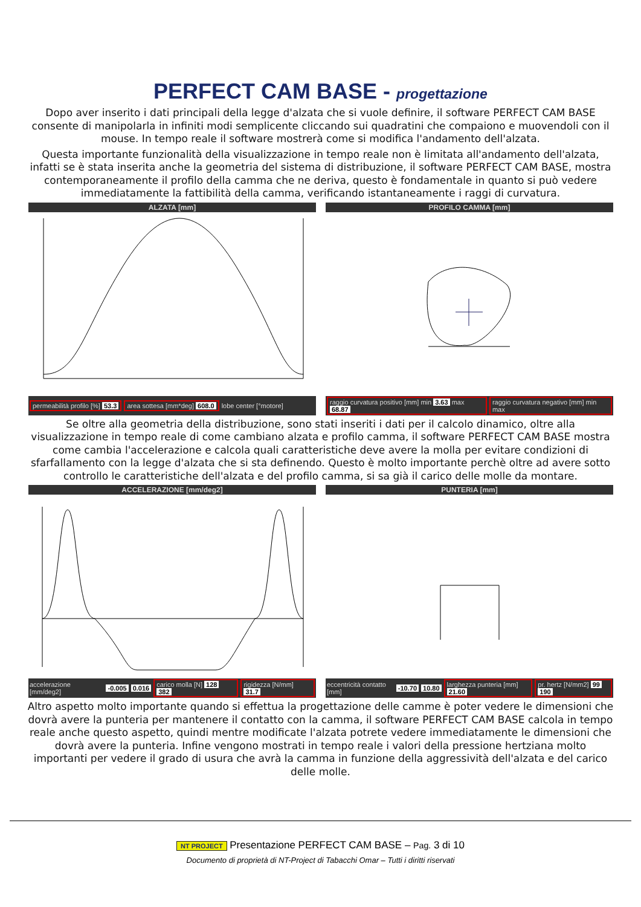PERFECT CAM BASE - progettazione
Dopo aver inserito i dati principali della legge d'alzata che si vuole definire, il software PERFECT CAM BASE consente di manipolarla in infiniti modi semplicente cliccando sui quadratini che compaiono e muovendoli con il mouse. In tempo reale il software mostrerà come si modifica l'andamento dell'alzata.
Questa importante funzionalità della visualizzazione in tempo reale non è limitata all'andamento dell'alzata, infatti se è stata inserita anche la geometria del sistema di distribuzione, il software PERFECT CAM BASE, mostra contemporaneamente il profilo della camma che ne deriva, questo è fondamentale in quanto si può vedere immediatamente la fattibilità della camma, verificando istantaneamente i raggi di curvatura.
ALZATA [mm]
permeabilità profilo [%] 53.3 area sottesa [mm*deg] 608.0 lobe center [°motore]
PROFILO CAMMA [mm]
raggio curvatura positivo [mm] min 3.63 max 68.87 raggio curvatura negativo [mm] min max
Se oltre alla geometria della distribuzione, sono stati inseriti i dati per il calcolo dinamico, oltre alla visualizzazione in tempo reale di come cambiano alzata e profilo camma, il software PERFECT CAM BASE mostra come cambia l'accelerazione e calcola quali caratteristiche deve avere la molla per evitare condizioni di sfarfallamento con la legge d'alzata che si sta definendo. Questo è molto importante perchè oltre ad avere sotto controllo le caratteristiche dell'alzata e del profilo camma, si sa già il carico delle molle da montare.
ACCELERAZIONE [mm/deg2]
accelerazione [mm/deg2] -0.005 0.016 carico molla [N] 128 382 rigidezza [N/mm] 31.7
PUNTERIA [mm]
eccentricità contatto [mm] -10.70 10.80 larghezza punteria [mm] 21.60 pr. hertz [N/mm2] 99 190
Altro aspetto molto importante quando si effettua la progettazione delle camme è poter vedere le dimensioni che dovrà avere la punteria per mantenere il contatto con la camma, il software PERFECT CAM BASE calcola in tempo reale anche questo aspetto, quindi mentre modificate l'alzata potrete vedere immediatamente le dimensioni che dovrà avere la punteria. Infine vengono mostrati in tempo reale i valori della pressione hertziana molto importanti per vedere il grado di usura che avrà la camma in funzione della aggressività dell'alzata e del carico delle molle.
NT PROJECT Presentazione PERFECT CAM BASE – Pag. 3 di 10
Documento di proprietà di NT-Project di Tabacchi Omar – Tutti i diritti riservati